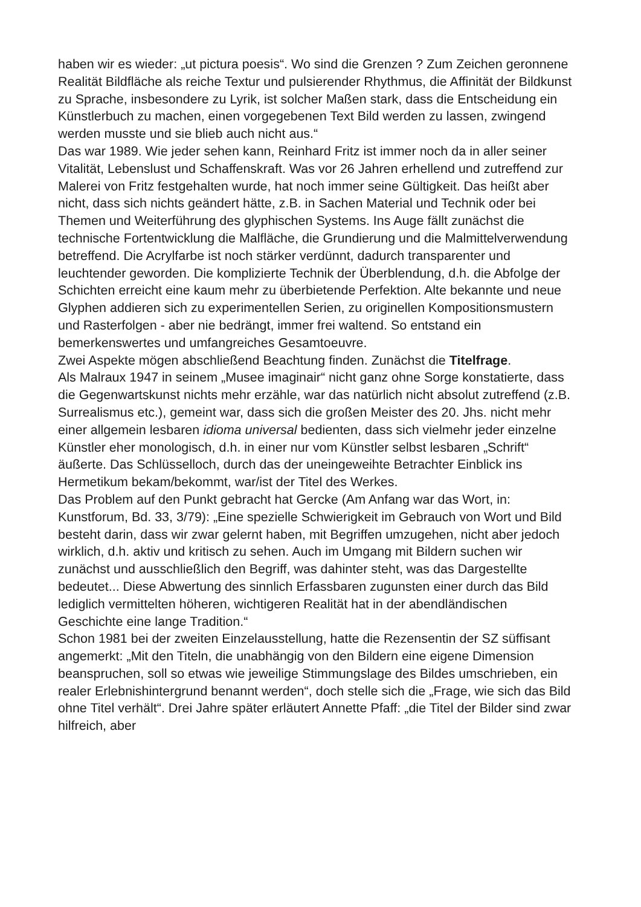haben wir es wieder: „ut pictura poesis“. Wo sind die Grenzen ? Zum Zeichen geronnene Realität Bildfläche als reiche Textur und pulsierender Rhythmus, die Affinität der Bildkunst zu Sprache, insbesondere zu Lyrik, ist solcher Maßen stark, dass die Entscheidung ein Künstlerbuch zu machen, einen vorgegebenen Text Bild werden zu lassen, zwingend werden musste und sie blieb auch nicht aus.“
Das war 1989. Wie jeder sehen kann, Reinhard Fritz ist immer noch da in aller seiner Vitalität, Lebenslust und Schaffenskraft. Was vor 26 Jahren erhellend und zutreffend zur Malerei von Fritz festgehalten wurde, hat noch immer seine Gültigkeit. Das heißt aber nicht, dass sich nichts geändert hätte, z.B. in Sachen Material und Technik oder bei Themen und Weiterführung des glyphischen Systems. Ins Auge fällt zunächst die technische Fortentwicklung die Malfläche, die Grundierung und die Malmittelverwendung betreffend. Die Acrylfarbe ist noch stärker verdünnt, dadurch transparenter und leuchtender geworden. Die komplizierte Technik der Überblendung, d.h. die Abfolge der Schichten erreicht eine kaum mehr zu überbietende Perfektion. Alte bekannte und neue Glyphen addieren sich zu experimentellen Serien, zu originellen Kompositionsmustern und Rasterfolgen - aber nie bedrängt, immer frei waltend. So entstand ein bemerkenswertes und umfangreiches Gesamtoeuvre.
Zwei Aspekte mögen abschließend Beachtung finden. Zunächst die Titelfrage.
Als Malraux 1947 in seinem „Musee imaginair“ nicht ganz ohne Sorge konstatierte, dass die Gegenwartskunst nichts mehr erzähle, war das natürlich nicht absolut zutreffend (z.B. Surrealismus etc.), gemeint war, dass sich die großen Meister des 20. Jhs. nicht mehr einer allgemein lesbaren idioma universal bedienten, dass sich vielmehr jeder einzelne Künstler eher monologisch, d.h. in einer nur vom Künstler selbst lesbaren „Schrift“ äußerte. Das Schlüsselloch, durch das der uneingeweihte Betrachter Einblick ins Hermetikum bekam/bekommt, war/ist der Titel des Werkes.
Das Problem auf den Punkt gebracht hat Gercke (Am Anfang war das Wort, in: Kunstforum, Bd. 33, 3/79): „Eine spezielle Schwierigkeit im Gebrauch von Wort und Bild besteht darin, dass wir zwar gelernt haben, mit Begriffen umzugehen, nicht aber jedoch wirklich, d.h. aktiv und kritisch zu sehen. Auch im Umgang mit Bildern suchen wir zunächst und ausschließlich den Begriff, was dahinter steht, was das Dargestellte bedeutet... Diese Abwertung des sinnlich Erfassbaren zugunsten einer durch das Bild lediglich vermittelten höheren, wichtigeren Realität hat in der abendländischen Geschichte eine lange Tradition.“
Schon 1981 bei der zweiten Einzelausstellung, hatte die Rezensentin der SZ süffisant angemerkt: „Mit den Titeln, die unabhängig von den Bildern eine eigene Dimension beanspruchen, soll so etwas wie jeweilige Stimmungslage des Bildes umschrieben, ein realer Erlebnishintergrund benannt werden“, doch stelle sich die „Frage, wie sich das Bild ohne Titel verhält“. Drei Jahre später erläutert Annette Pfaff: „die Titel der Bilder sind zwar hilfreich, aber